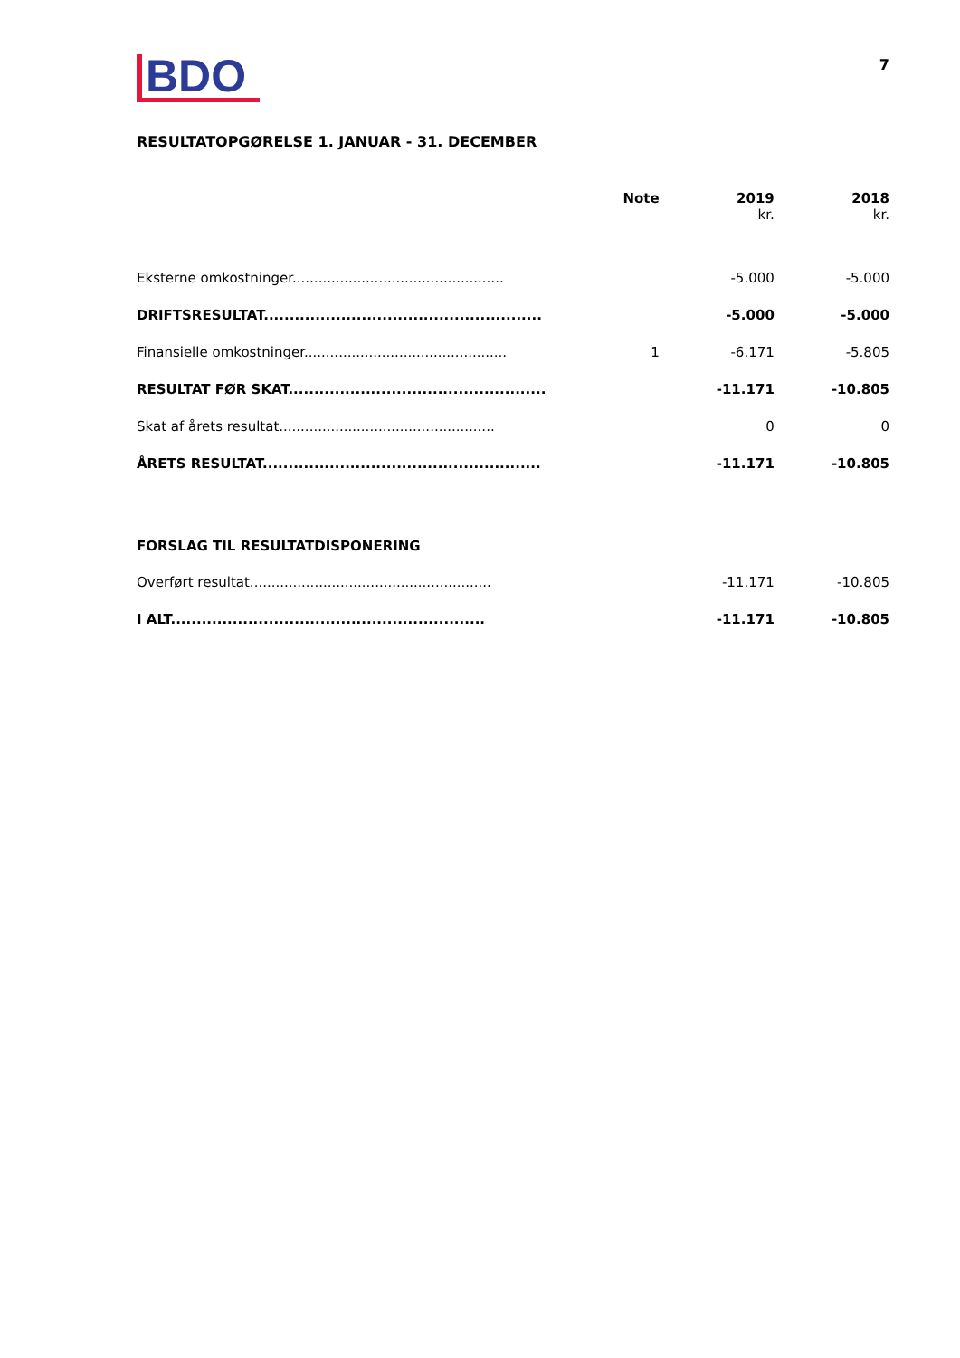BDO
7
RESULTATOPGØRELSE 1. JANUAR - 31. DECEMBER
| | Note | 2019 kr. | 2018 kr. |
| --- | --- | --- | --- |
| Eksterne omkostninger................................................. | | -5.000 | -5.000 |
| DRIFTSRESULTAT...................................................... | | -5.000 | -5.000 |
| Finansielle omkostninger............................................... | 1 | -6.171 | -5.805 |
| RESULTAT FØR SKAT.................................................. | | -11.171 | -10.805 |
| Skat af årets resultat.................................................. | | 0 | 0 |
| ÅRETS RESULTAT...................................................... | | -11.171 | -10.805 |
| FORSLAG TIL RESULTATDISPONERING | | | |
| Overført resultat........................................................ | | -11.171 | -10.805 |
| I ALT............................................................. | | -11.171 | -10.805 |